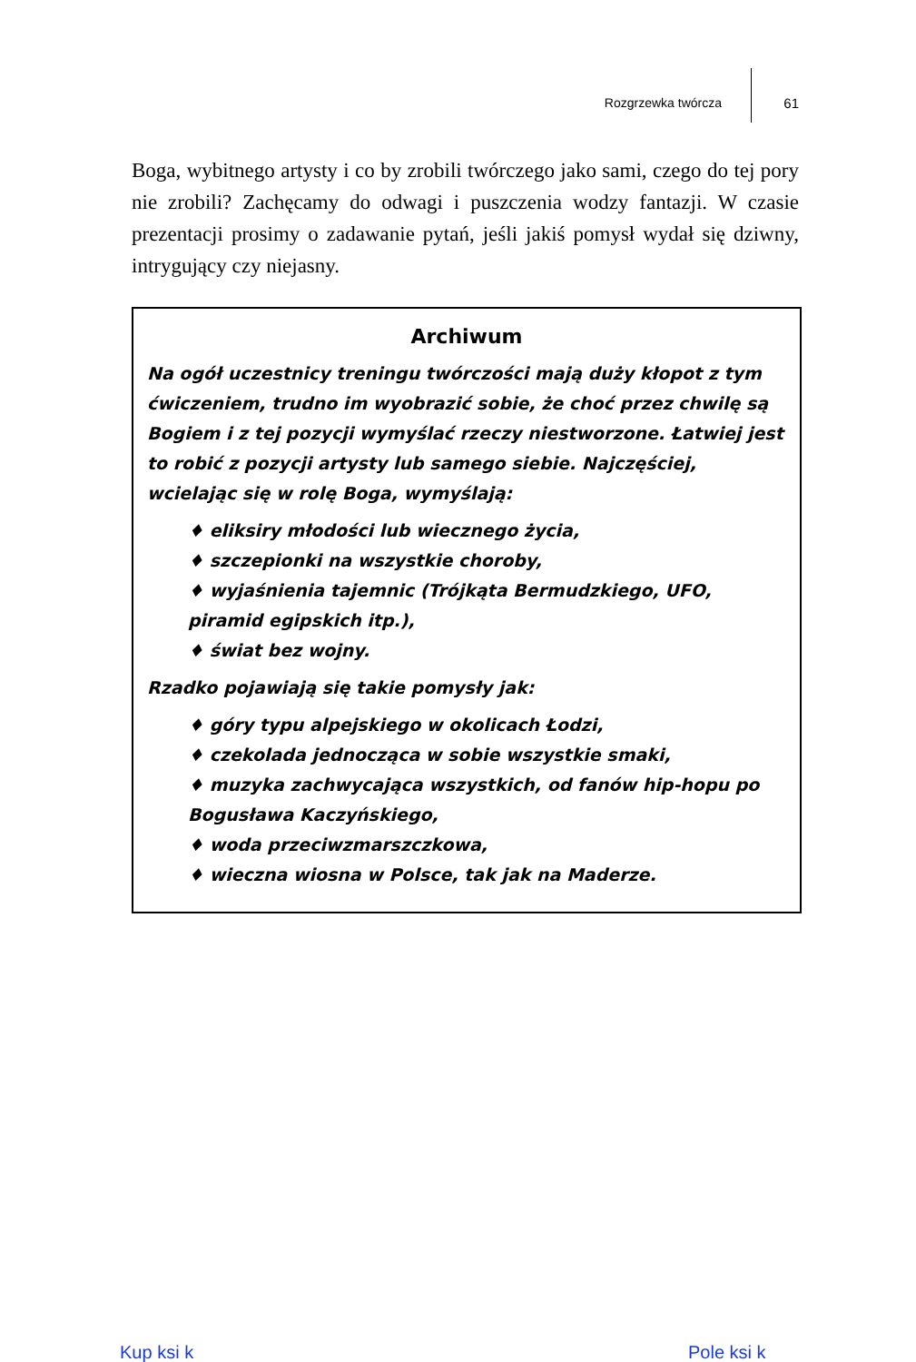Rozgrzewka twórcza 61
Boga, wybitnego artysty i co by zrobili twórczego jako sami, czego do tej pory nie zrobili? Zachęcamy do odwagi i puszczenia wodzy fantazji. W czasie prezentacji prosimy o zadawanie pytań, jeśli jakiś pomysł wydał się dziwny, intrygujący czy niejasny.
Archiwum
Na ogół uczestnicy treningu twórczości mają duży kłopot z tym ćwiczeniem, trudno im wyobrazić sobie, że choć przez chwilę są Bogiem i z tej pozycji wymyślać rzeczy niestworzone. Łatwiej jest to robić z pozycji artysty lub samego siebie. Najczęściej, wcielając się w rolę Boga, wymyślają:
♦ eliksiry młodości lub wiecznego życia,
♦ szczepionki na wszystkie choroby,
♦ wyjaśnienia tajemnic (Trójkąta Bermudzkiego, UFO, piramid egipskich itp.),
♦ świat bez wojny.
Rzadko pojawiają się takie pomysły jak:
♦ góry typu alpejskiego w okolicach Łodzi,
♦ czekolada jednocząca w sobie wszystkie smaki,
♦ muzyka zachwycająca wszystkich, od fanów hip-hopu po Bogusława Kaczyńskiego,
♦ woda przeciwzmarszczkowa,
♦ wieczna wiosna w Polsce, tak jak na Maderze.
Kup ksi k Pole ksi k